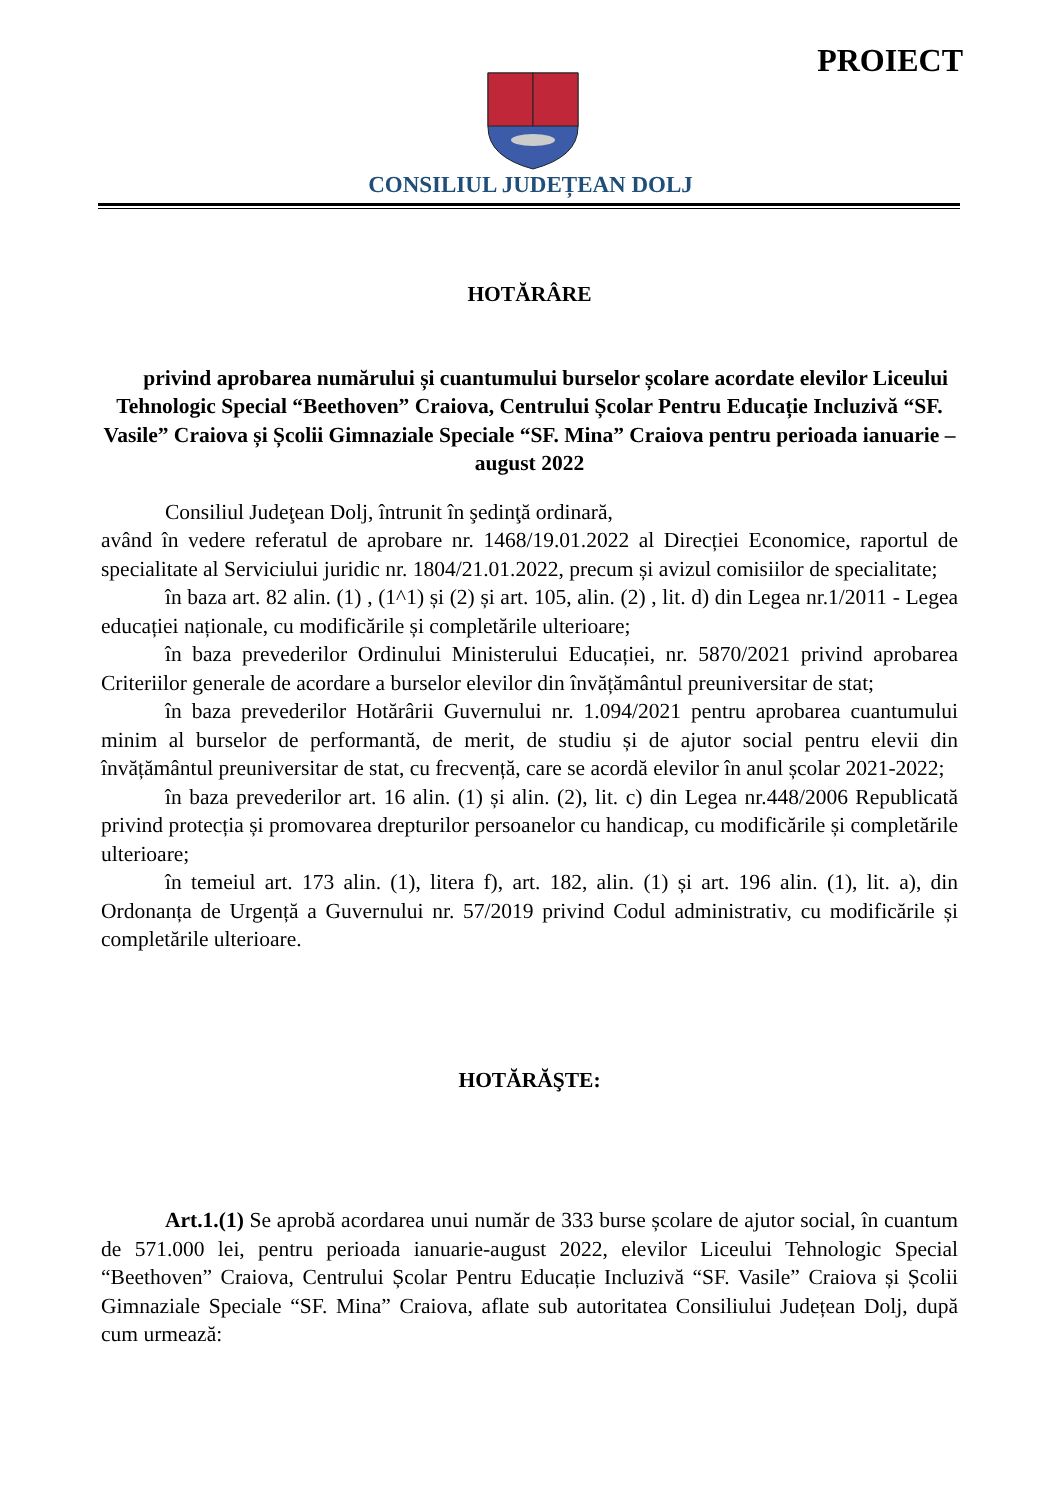PROIECT
CONSILIUL JUDEȚEAN DOLJ
HOTĂRÂRE
privind aprobarea numărului și cuantumului burselor școlare acordate elevilor Liceului Tehnologic Special “Beethoven” Craiova, Centrului Școlar Pentru Educație Incluzivă “SF. Vasile” Craiova și Școlii Gimnaziale Speciale “SF. Mina” Craiova pentru perioada ianuarie – august 2022
Consiliul Judeţean Dolj, întrunit în şedinţă ordinară,
având în vedere referatul de aprobare nr. 1468/19.01.2022 al Direcției Economice, raportul de specialitate al Serviciului juridic nr. 1804/21.01.2022, precum și avizul comisiilor de specialitate;
în baza art. 82 alin. (1) , (1^1) și (2) și art. 105, alin. (2) , lit. d) din Legea nr.1/2011 - Legea educației naționale, cu modificările și completările ulterioare;
în baza prevederilor Ordinului Ministerului Educației, nr. 5870/2021 privind aprobarea Criteriilor generale de acordare a burselor elevilor din învățământul preuniversitar de stat;
în baza prevederilor Hotărârii Guvernului nr. 1.094/2021 pentru aprobarea cuantumului minim al burselor de performantă, de merit, de studiu și de ajutor social pentru elevii din învățământul preuniversitar de stat, cu frecvență, care se acordă elevilor în anul școlar 2021-2022;
în baza prevederilor art. 16 alin. (1) și alin. (2), lit. c) din Legea nr.448/2006 Republicată privind protecția și promovarea drepturilor persoanelor cu handicap, cu modificările și completările ulterioare;
în temeiul art. 173 alin. (1), litera f), art. 182, alin. (1) și art. 196 alin. (1), lit. a), din Ordonanța de Urgență a Guvernului nr. 57/2019 privind Codul administrativ, cu modificările și completările ulterioare.
HOTĂRĂŞTE:
Art.1.(1) Se aprobă acordarea unui număr de 333 burse școlare de ajutor social, în cuantum de 571.000 lei, pentru perioada ianuarie-august 2022, elevilor Liceului Tehnologic Special “Beethoven” Craiova, Centrului Școlar Pentru Educație Incluzivă “SF. Vasile” Craiova și Școlii Gimnaziale Speciale “SF. Mina” Craiova, aflate sub autoritatea Consiliului Județean Dolj, după cum urmează: